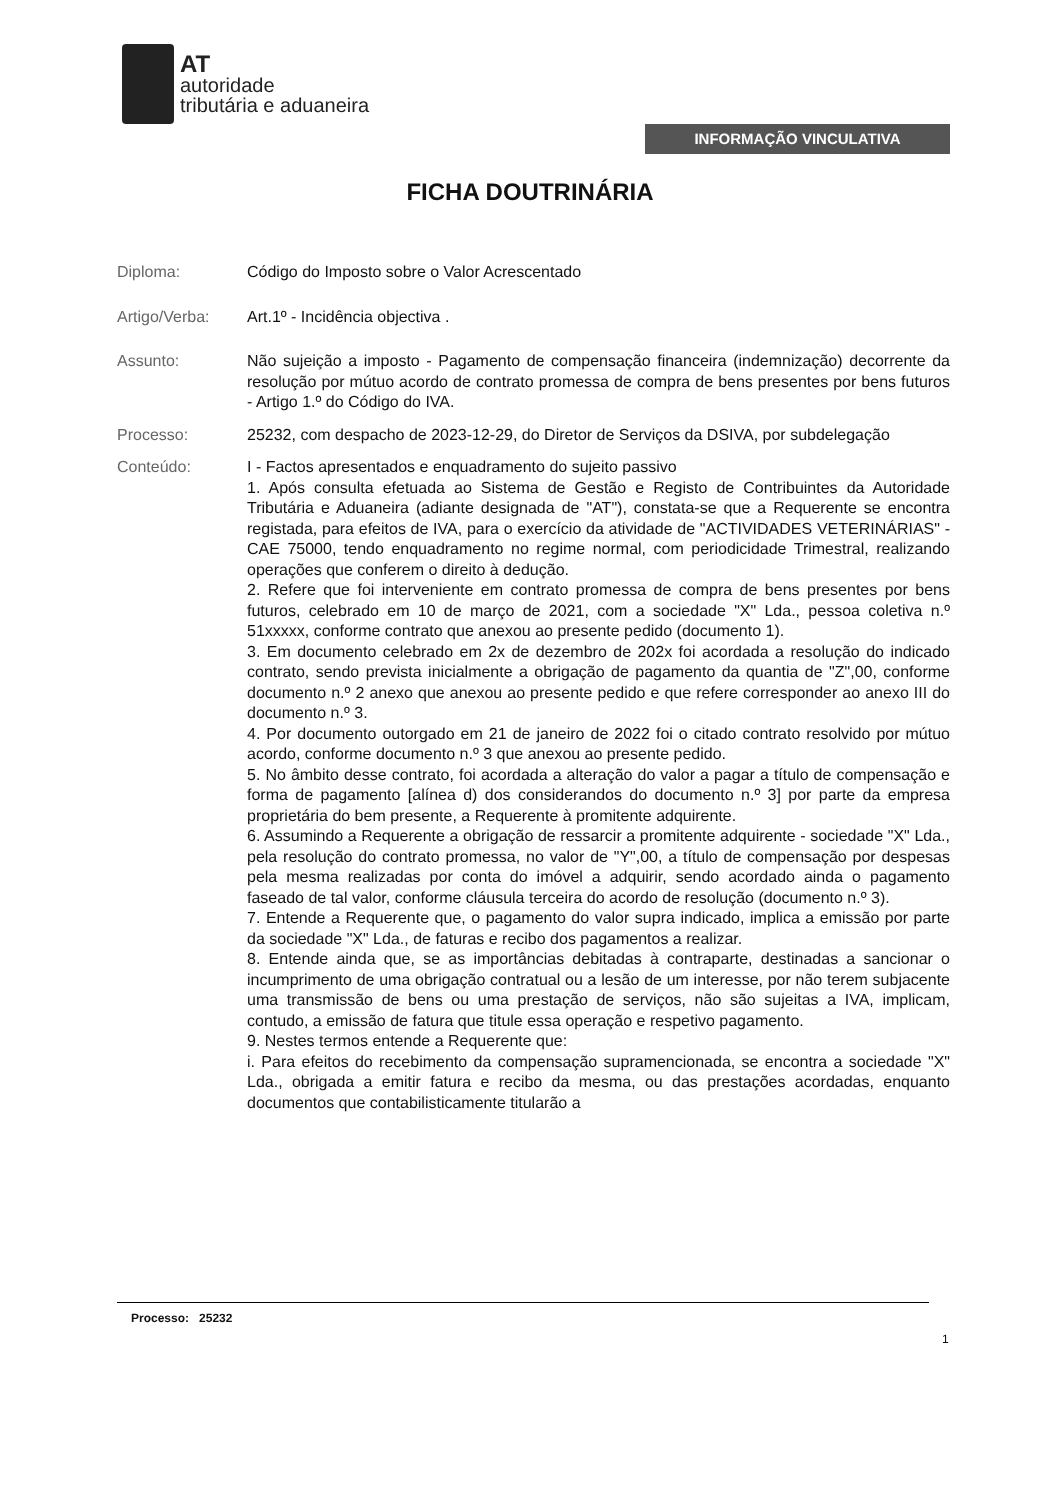AT
autoridade
tributária e aduaneira
INFORMAÇÃO VINCULATIVA
FICHA DOUTRINÁRIA
Diploma: Código do Imposto sobre o Valor Acrescentado
Artigo/Verba: Art.1º - Incidência objectiva .
Assunto: Não sujeição a imposto - Pagamento de compensação financeira (indemnização) decorrente da resolução por mútuo acordo de contrato promessa de compra de bens presentes por bens futuros - Artigo 1.º do Código do IVA.
Processo: 25232, com despacho de 2023-12-29, do Diretor de Serviços da DSIVA, por subdelegação
Conteúdo: I - Factos apresentados e enquadramento do sujeito passivo
1. Após consulta efetuada ao Sistema de Gestão e Registo de Contribuintes da Autoridade Tributária e Aduaneira (adiante designada de "AT"), constata-se que a Requerente se encontra registada, para efeitos de IVA, para o exercício da atividade de "ACTIVIDADES VETERINÁRIAS" - CAE 75000, tendo enquadramento no regime normal, com periodicidade Trimestral, realizando operações que conferem o direito à dedução.
2. Refere que foi interveniente em contrato promessa de compra de bens presentes por bens futuros, celebrado em 10 de março de 2021, com a sociedade "X" Lda., pessoa coletiva n.º 51xxxxx, conforme contrato que anexou ao presente pedido (documento 1).
3. Em documento celebrado em 2x de dezembro de 202x foi acordada a resolução do indicado contrato, sendo prevista inicialmente a obrigação de pagamento da quantia de "Z",00, conforme documento n.º 2 anexo que anexou ao presente pedido e que refere corresponder ao anexo III do documento n.º 3.
4. Por documento outorgado em 21 de janeiro de 2022 foi o citado contrato resolvido por mútuo acordo, conforme documento n.º 3 que anexou ao presente pedido.
5. No âmbito desse contrato, foi acordada a alteração do valor a pagar a título de compensação e forma de pagamento [alínea d) dos considerandos do documento n.º 3] por parte da empresa proprietária do bem presente, a Requerente à promitente adquirente.
6. Assumindo a Requerente a obrigação de ressarcir a promitente adquirente - sociedade "X" Lda., pela resolução do contrato promessa, no valor de "Y",00, a título de compensação por despesas pela mesma realizadas por conta do imóvel a adquirir, sendo acordado ainda o pagamento faseado de tal valor, conforme cláusula terceira do acordo de resolução (documento n.º 3).
7. Entende a Requerente que, o pagamento do valor supra indicado, implica a emissão por parte da sociedade "X" Lda., de faturas e recibo dos pagamentos a realizar.
8. Entende ainda que, se as importâncias debitadas à contraparte, destinadas a sancionar o incumprimento de uma obrigação contratual ou a lesão de um interesse, por não terem subjacente uma transmissão de bens ou uma prestação de serviços, não são sujeitas a IVA, implicam, contudo, a emissão de fatura que titule essa operação e respetivo pagamento.
9. Nestes termos entende a Requerente que:
i. Para efeitos do recebimento da compensação supramencionada, se encontra a sociedade "X" Lda., obrigada a emitir fatura e recibo da mesma, ou das prestações acordadas, enquanto documentos que contabilisticamente titularão a
Processo: 25232
1